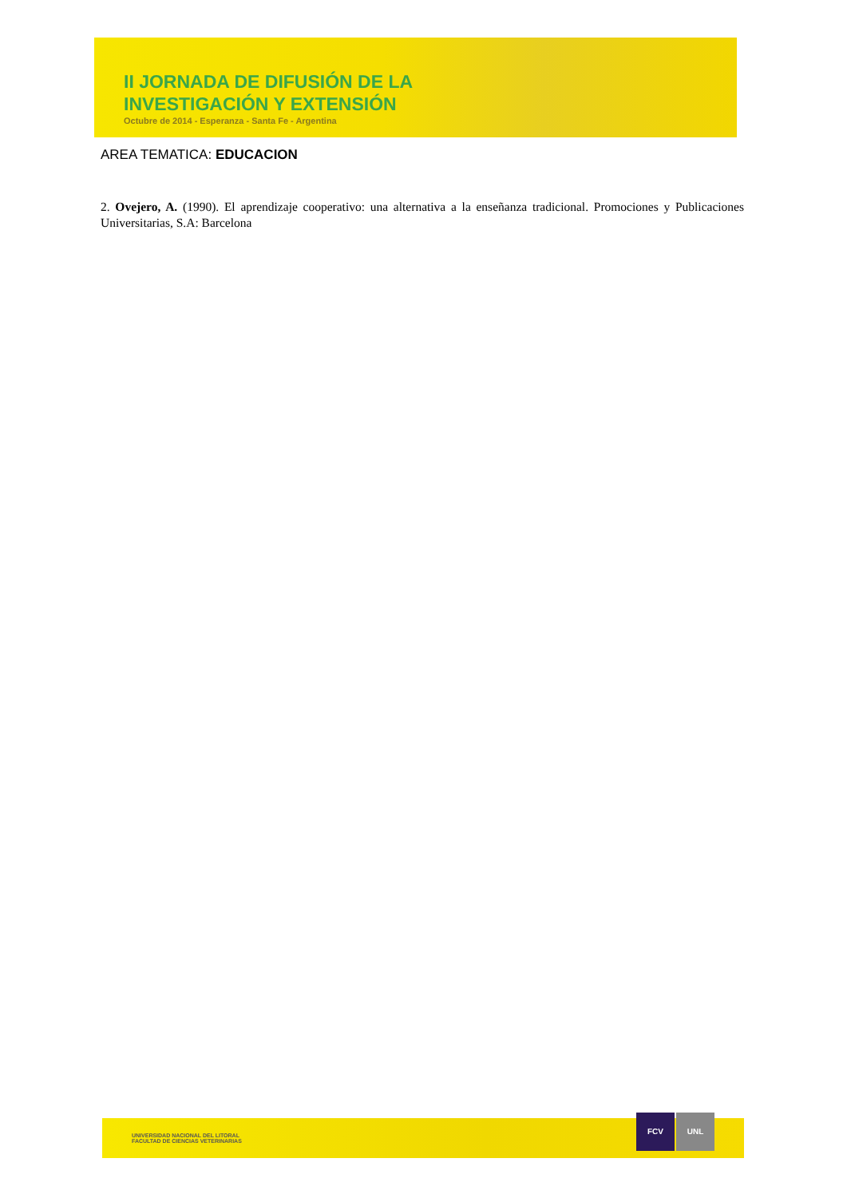II JORNADA DE DIFUSIÓN DE LA
INVESTIGACIÓN Y EXTENSIÓN
Octubre de 2014 - Esperanza - Santa Fe - Argentina
AREA TEMATICA: EDUCACION
2. Ovejero, A. (1990). El aprendizaje cooperativo: una alternativa a la enseñanza tradicional. Promociones y Publicaciones Universitarias, S.A: Barcelona
UNIVERSIDAD NACIONAL DEL LITORAL
FACULTAD DE CIENCIAS VETERINARIAS
FCV UNL